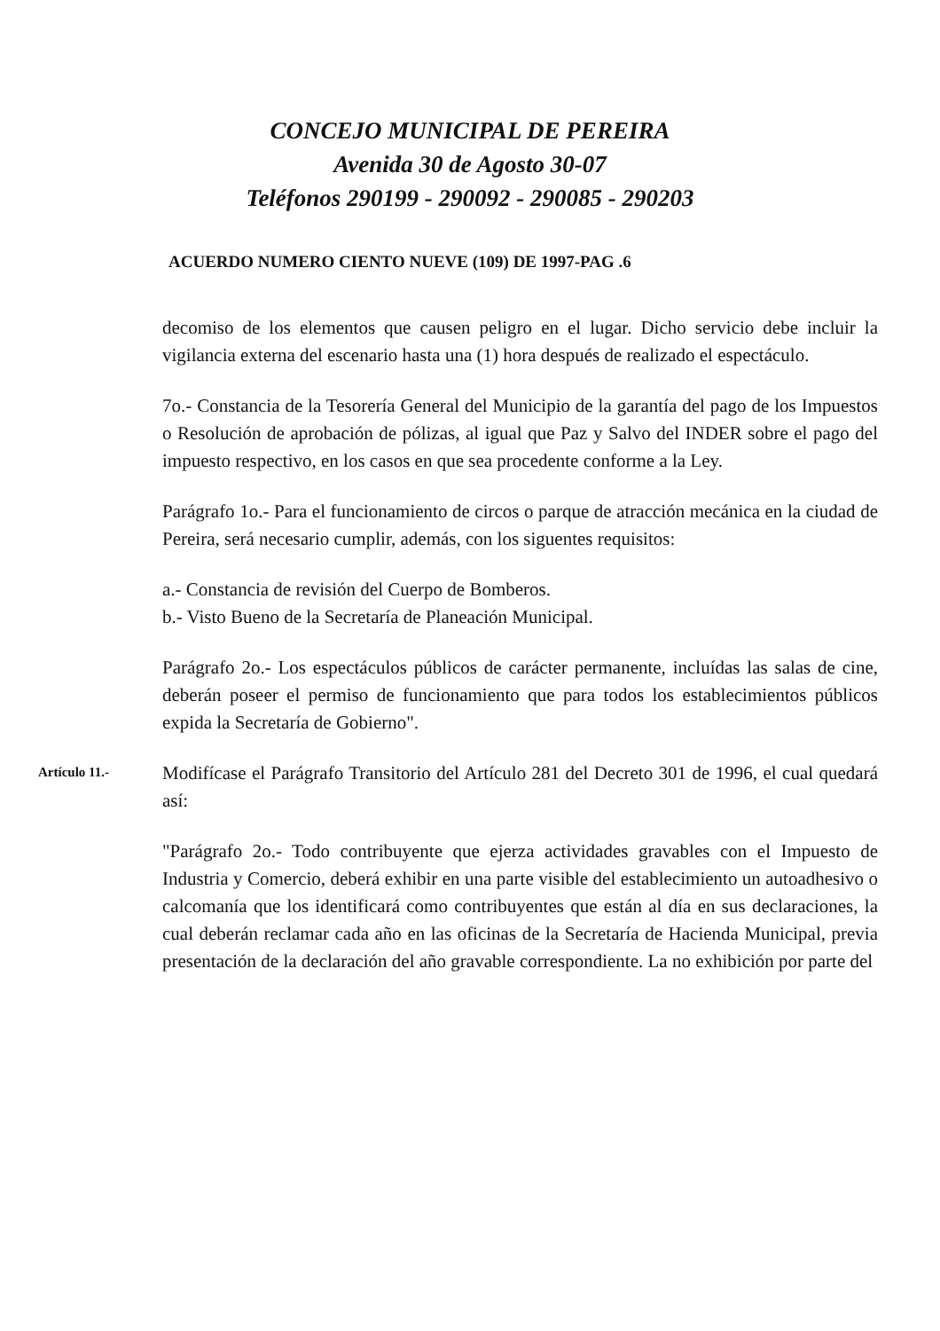CONCEJO MUNICIPAL DE PEREIRA
Avenida 30 de Agosto 30-07
Teléfonos 290199 - 290092 - 290085 - 290203
ACUERDO NUMERO CIENTO NUEVE (109) DE 1997-PAG .6
decomiso de los elementos que causen peligro en el lugar. Dicho servicio debe incluir la vigilancia externa del escenario hasta una (1) hora después de realizado el espectáculo.
7o.- Constancia de la Tesorería General del Municipio de la garantía del pago de los Impuestos o Resolución de aprobación de pólizas, al igual que Paz y Salvo del INDER sobre el pago del impuesto respectivo, en los casos en que sea procedente conforme a la Ley.
Parágrafo 1o.- Para el funcionamiento de circos o parque de atracción mecánica en la ciudad de Pereira, será necesario cumplir, además, con los siguentes requisitos:
a.- Constancia de revisión del Cuerpo de Bomberos.
b.- Visto Bueno de la Secretaría de Planeación Municipal.
Parágrafo 2o.- Los espectáculos públicos de carácter permanente, incluídas las salas de cine, deberán poseer el permiso de funcionamiento que para todos los establecimientos públicos expida la Secretaría de Gobierno".
Artículo 11.-
Modifícase el Parágrafo Transitorio del Artículo 281 del Decreto 301 de 1996, el cual quedará así:
"Parágrafo 2o.- Todo contribuyente que ejerza actividades gravables con el Impuesto de Industria y Comercio, deberá exhibir en una parte visible del establecimiento un autoadhesivo o calcomanía que los identificará como contribuyentes que están al día en sus declaraciones, la cual deberán reclamar cada año en las oficinas de la Secretaría de Hacienda Municipal, previa presentación de la declaración del año gravable correspondiente. La no exhibición por parte del